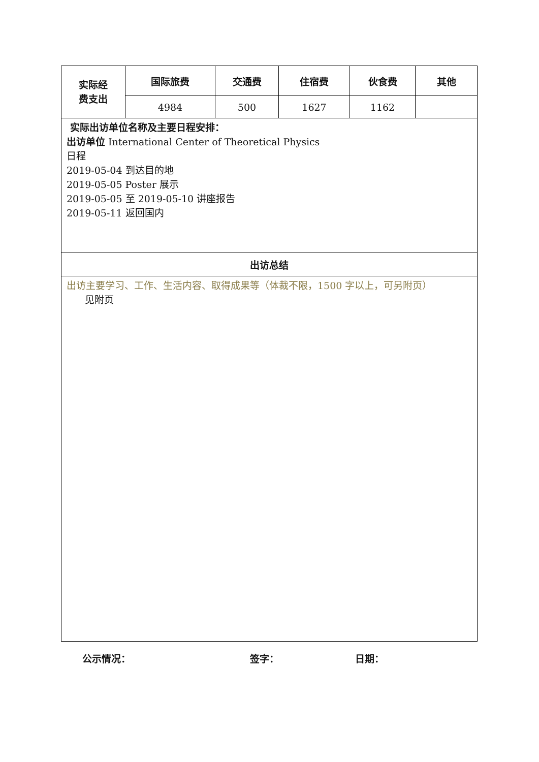| 实际经 费支出 | 国际旅费 | 交通费 | 住宿费 | 伙食费 | 其他 |
| | 4984 | 500 | 1627 | 1162 | |
| 实际出访单位名称及主要日程安排： 出访单位 International Center of Theoretical Physics 日程 2019-05-04 到达目的地 2019-05-05 Poster 展示 2019-05-05 至 2019-05-10 讲座报告 2019-05-11 返回国内 | | | | | |
| 出访总结 | | | | | |
| 出访主要学习、工作、生活内容、取得成果等（体裁不限，1500 字以上，可另附页） 见附页 | | | | | |
公示情况： 签字： 日期：